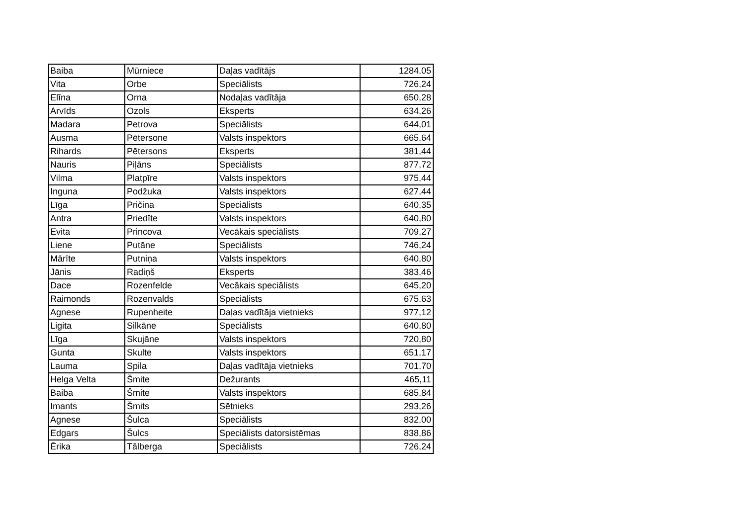| Baiba | Mūrniece | Daļas vadītājs | 1284,05 |
| Vita | Orbe | Speciālists | 726,24 |
| Elīna | Orna | Nodaļas vadītāja | 650,28 |
| Arvīds | Ozols | Eksperts | 634,26 |
| Madara | Petrova | Speciālists | 644,01 |
| Ausma | Pētersone | Valsts inspektors | 665,64 |
| Rihards | Pētersons | Eksperts | 381,44 |
| Nauris | Piļāns | Speciālists | 877,72 |
| Vilma | Platpīre | Valsts inspektors | 975,44 |
| Inguna | Podžuka | Valsts inspektors | 627,44 |
| Līga | Pričina | Speciālists | 640,35 |
| Antra | Priedīte | Valsts inspektors | 640,80 |
| Evita | Princova | Vecākais speciālists | 709,27 |
| Liene | Putāne | Speciālists | 746,24 |
| Mārīte | Putniņa | Valsts inspektors | 640,80 |
| Jānis | Radiņš | Eksperts | 383,46 |
| Dace | Rozenfelde | Vecākais speciālists | 645,20 |
| Raimonds | Rozenvalds | Speciālists | 675,63 |
| Agnese | Rupenheite | Daļas vadītāja vietnieks | 977,12 |
| Ligita | Silkāne | Speciālists | 640,80 |
| Līga | Skujāne | Valsts inspektors | 720,80 |
| Gunta | Skulte | Valsts inspektors | 651,17 |
| Lauma | Spila | Daļas vadītāja vietnieks | 701,70 |
| Helga Velta | Šmite | Dežurants | 465,11 |
| Baiba | Šmite | Valsts inspektors | 685,84 |
| Imants | Šmits | Sētnieks | 293,26 |
| Agnese | Šulca | Speciālists | 832,00 |
| Edgars | Šulcs | Speciālists datorsistēmas | 838,86 |
| Ērika | Tālberga | Speciālists | 726,24 |